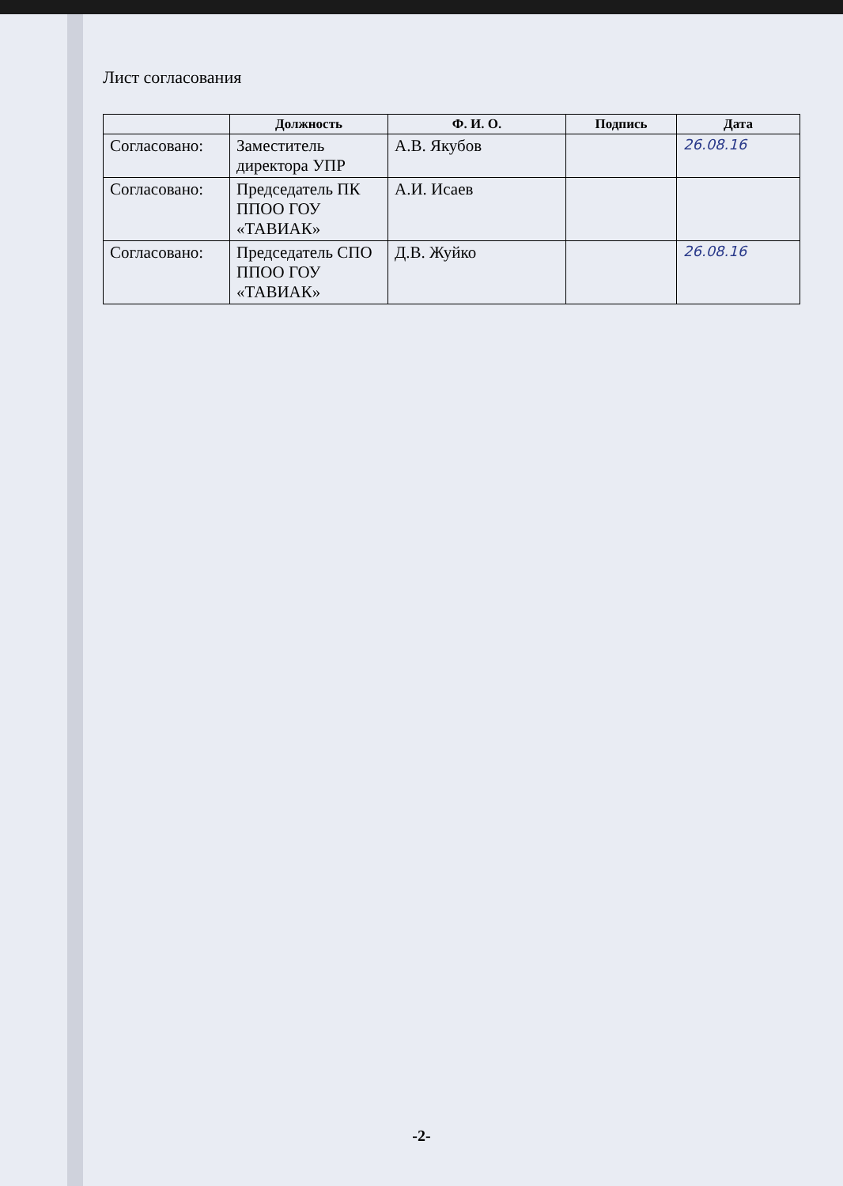Лист согласования
| | Должность | Ф. И. О. | Подпись | Дата |
| --- | --- | --- | --- | --- |
| Согласовано: | Заместитель директора УПР | А.В. Якубов | | 26.08.16 |
| Согласовано: | Председатель ПК ППОО ГОУ «ТАВИАК» | А.И. Исаев | | |
| Согласовано: | Председатель СПО ППОО ГОУ «ТАВИАК» | Д.В. Жуйко | | 26.08.16 |
-2-